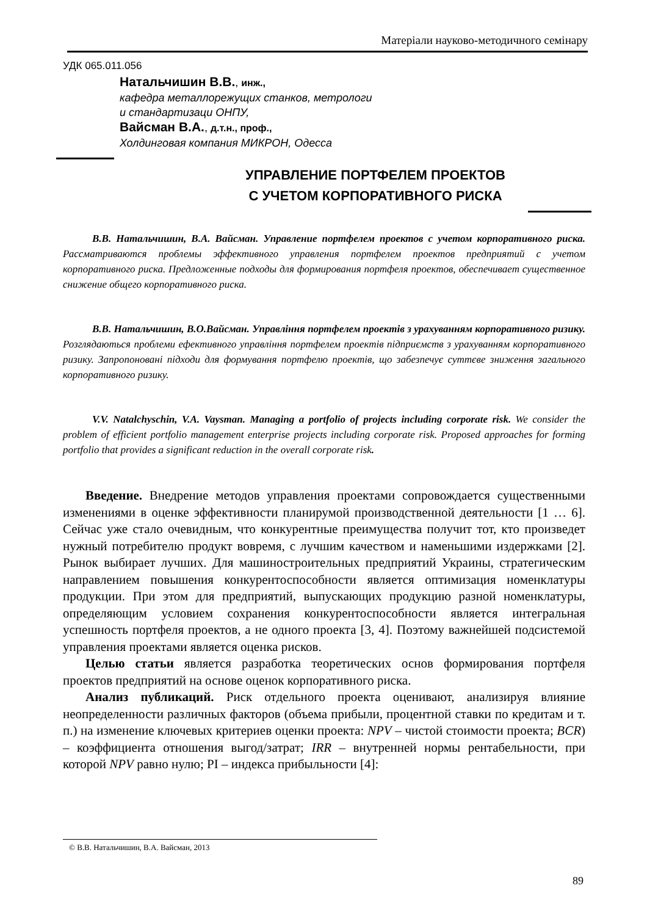Матеріали науково-методичного семінару
УДК 065.011.056
Натальчишин В.В., инж.,
кафедра металлорежущих станков, метрологи
и стандартизаци ОНПУ,
Вайсман В.А., д.т.н., проф.,
Холдинговая компания МИКРОН, Одесса
УПРАВЛЕНИЕ ПОРТФЕЛЕМ ПРОЕКТОВ
С УЧЕТОМ КОРПОРАТИВНОГО РИСКА
В.В. Натальчишин, В.А. Вайсман. Управление портфелем проектов с учетом корпоративного риска. Рассматриваются проблемы эффективного управления портфелем проектов предприятий с учетом корпоративного риска. Предложенные подходы для формирования портфеля проектов, обеспечивает существенное снижение общего корпоративного риска.
В.В. Натальчишин, В.О.Вайсман. Управління портфелем проектів з урахуванням корпоративного ризику. Розглядаються проблеми ефективного управління портфелем проектів підприємств з урахуванням корпоративного ризику. Запропоновані підходи для формування портфелю проектів, що забезпечує суттєве зниження загального корпоративного ризику.
V.V. Natalchyschin, V.A. Vaysman. Managing a portfolio of projects including corporate risk. We consider the problem of efficient portfolio management enterprise projects including corporate risk. Proposed approaches for forming portfolio that provides a significant reduction in the overall corporate risk.
Введение. Внедрение методов управления проектами сопровождается существенными изменениями в оценке эффективности планирумой производственной деятельности [1 … 6]. Сейчас уже стало очевидным, что конкурентные преимущества получит тот, кто произведет нужный потребителю продукт вовремя, с лучшим качеством и наменьшими издержками [2]. Рынок выбирает лучших. Для машиностроительных предприятий Украины, стратегическим направлением повышения конкурентоспособности является оптимизация номенклатуры продукции. При этом для предприятий, выпускающих продукцию разной номенклатуры, определяющим условием сохранения конкурентоспособности является интегральная успешность портфеля проектов, а не одного проекта [3, 4]. Поэтому важнейшей подсистемой управления проектами является оценка рисков.
Целью статьи является разработка теоретических основ формирования портфеля проектов предприятий на основе оценок корпоративного риска.
Анализ публикаций. Риск отдельного проекта оценивают, анализируя влияние неопределенности различных факторов (объема прибыли, процентной ставки по кредитам и т. п.) на изменение ключевых критериев оценки проекта: NPV – чистой стоимости проекта; BCR) – коэффициента отношения выгод/затрат; IRR – внутренней нормы рентабельности, при которой NPV равно нулю; PI – индекса прибыльности [4]:
© В.В. Натальчишин, В.А. Вайсман, 2013
89